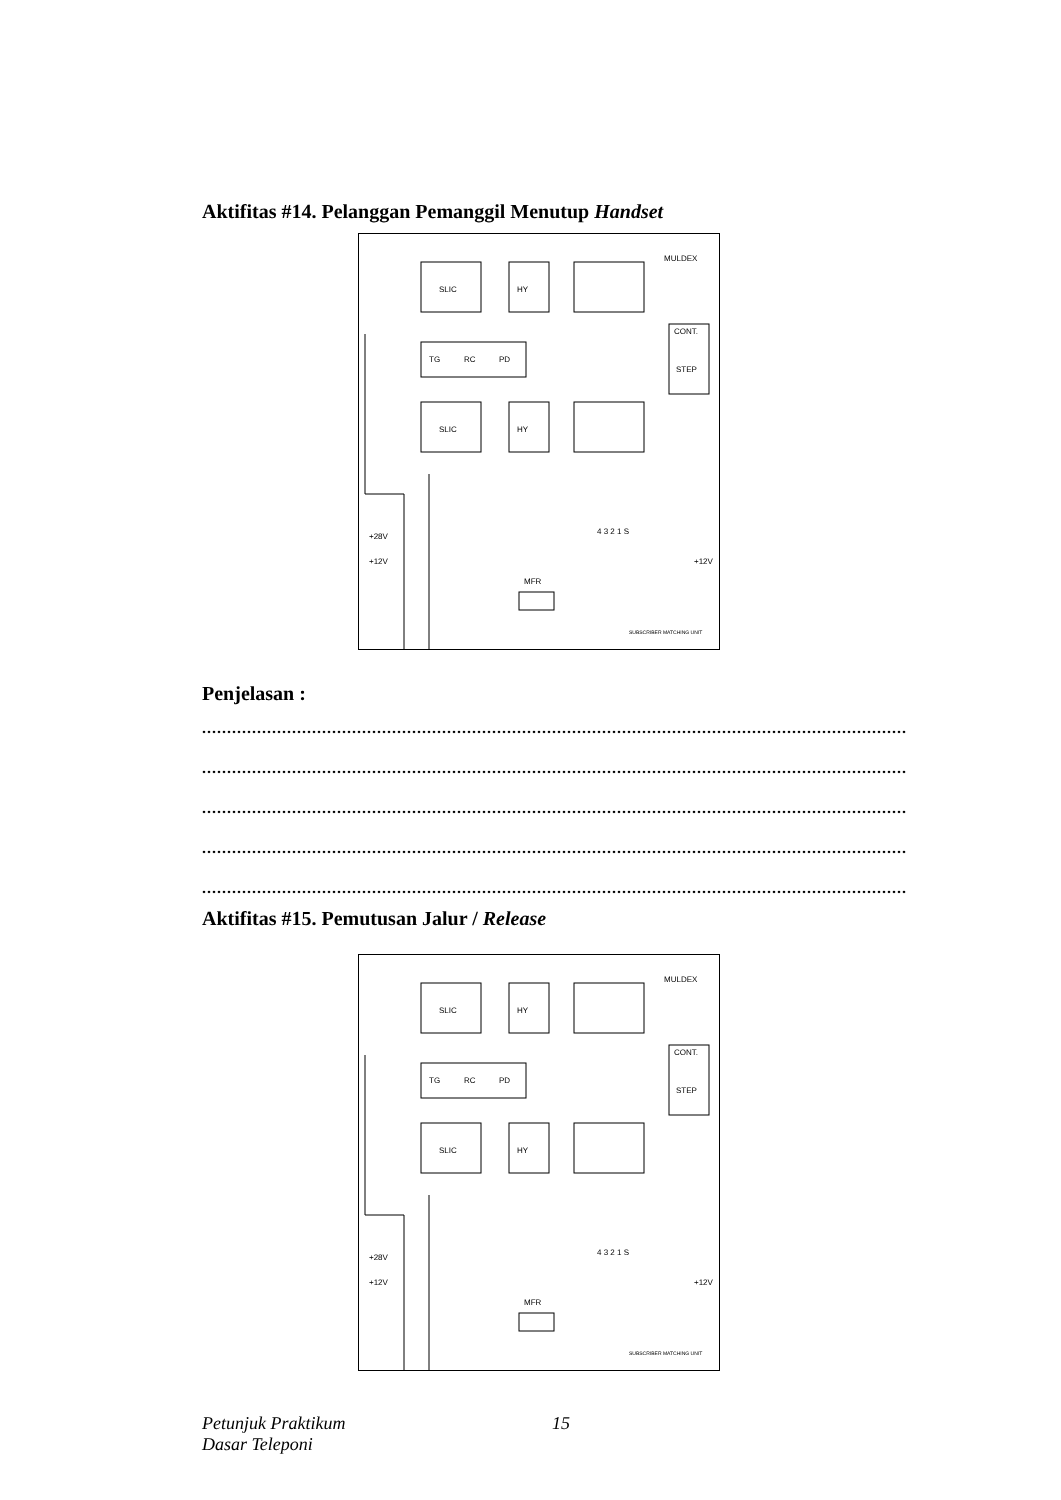Aktifitas #14. Pelanggan Pemanggil Menutup Handset
SLIC
HY
MULDEX
TG
RC
PD
CONT.
STEP
SLIC
HY
+28V
+12V
4 3 2 1 S
+12V
MFR
SUBSCRIBER MATCHING UNIT
Penjelasan :
.....................................................................................................................................................
.....................................................................................................................................................
.....................................................................................................................................................
.....................................................................................................................................................
.....................................................................................................................................................
Aktifitas #15. Pemutusan Jalur / Release
SLIC
HY
MULDEX
TG
RC
PD
CONT.
STEP
SLIC
HY
+28V
+12V
4 3 2 1 S
+12V
MFR
SUBSCRIBER MATCHING UNIT
Petunjuk Praktikum
Dasar Teleponi
15